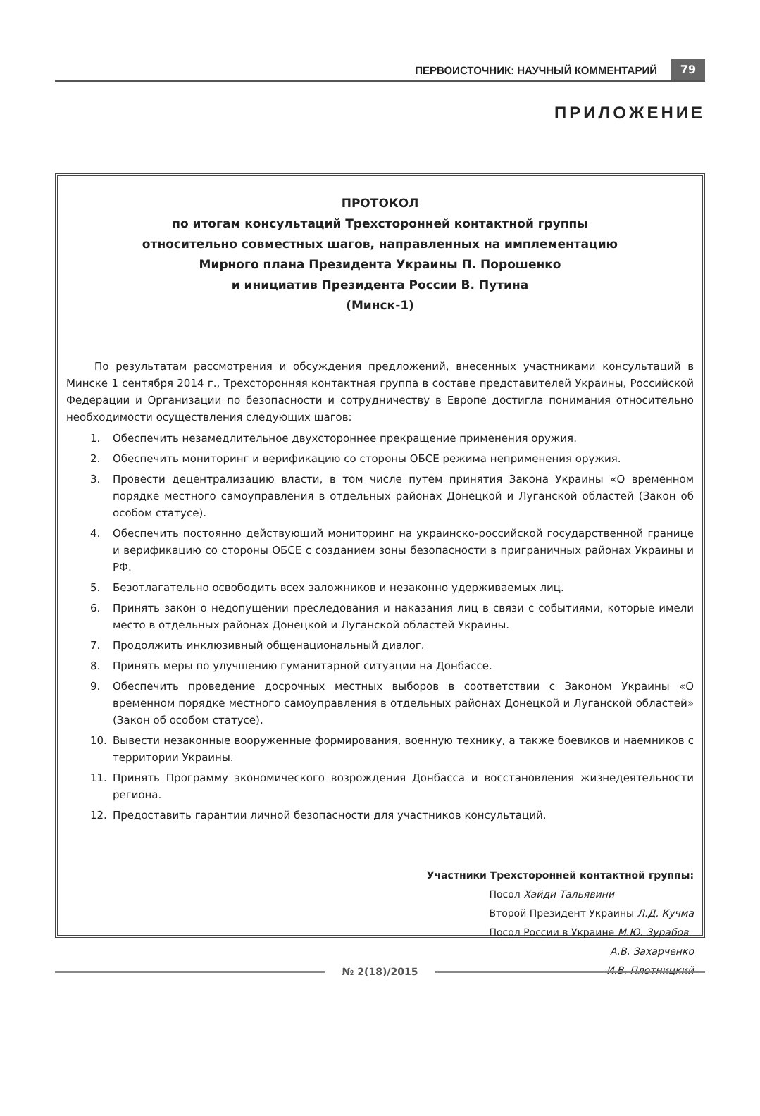ПЕРВОИСТОЧНИК: НАУЧНЫЙ КОММЕНТАРИЙ 79
ПРИЛОЖЕНИЕ
ПРОТОКОЛ
по итогам консультаций Трехсторонней контактной группы
относительно совместных шагов, направленных на имплементацию
Мирного плана Президента Украины П. Порошенко
и инициатив Президента России В. Путина
(Минск-1)
По результатам рассмотрения и обсуждения предложений, внесенных участниками консультаций в Минске 1 сентября 2014 г., Трехсторонняя контактная группа в составе представителей Украины, Российской Федерации и Организации по безопасности и сотрудничеству в Европе достигла понимания относительно необходимости осуществления следующих шагов:
1. Обеспечить незамедлительное двухстороннее прекращение применения оружия.
2. Обеспечить мониторинг и верификацию со стороны ОБСЕ режима неприменения оружия.
3. Провести децентрализацию власти, в том числе путем принятия Закона Украины «О временном порядке местного самоуправления в отдельных районах Донецкой и Луганской областей (Закон об особом статусе).
4. Обеспечить постоянно действующий мониторинг на украинско-российской государственной границе и верификацию со стороны ОБСЕ с созданием зоны безопасности в приграничных районах Украины и РФ.
5. Безотлагательно освободить всех заложников и незаконно удерживаемых лиц.
6. Принять закон о недопущении преследования и наказания лиц в связи с событиями, которые имели место в отдельных районах Донецкой и Луганской областей Украины.
7. Продолжить инклюзивный общенациональный диалог.
8. Принять меры по улучшению гуманитарной ситуации на Донбассе.
9. Обеспечить проведение досрочных местных выборов в соответствии с Законом Украины «О временном порядке местного самоуправления в отдельных районах Донецкой и Луганской областей» (Закон об особом статусе).
10. Вывести незаконные вооруженные формирования, военную технику, а также боевиков и наемников с территории Украины.
11. Принять Программу экономического возрождения Донбасса и восстановления жизнедеятельности региона.
12. Предоставить гарантии личной безопасности для участников консультаций.
Участники Трехсторонней контактной группы:
Посол Хайди Тальявини
Второй Президент Украины Л.Д. Кучма
Посол России в Украине М.Ю. Зурабов
А.В. Захарченко
И.В. Плотницкий
№ 2(18)/2015